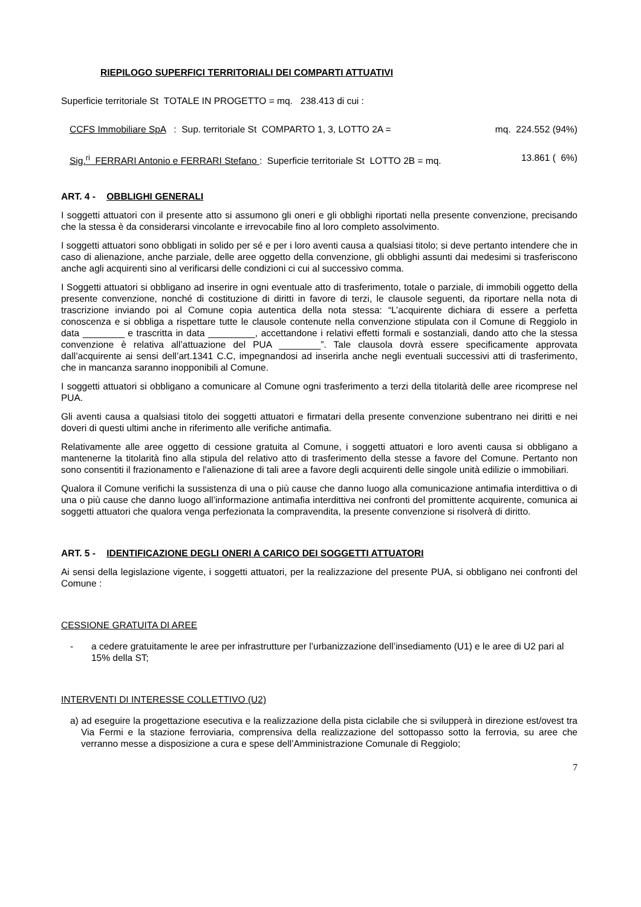RIEPILOGO SUPERFICI TERRITORIALI DEI COMPARTI ATTUATIVI
Superficie territoriale St TOTALE IN PROGETTO = mq. 238.413 di cui :
CCFS Immobiliare SpA : Sup. territoriale St COMPARTO 1, 3, LOTTO 2A = mq. 224.552 (94%)
Sig.<sup>ri</sup> FERRARI Antonio e FERRARI Stefano : Superficie territoriale St LOTTO 2B = mq. 13.861 ( 6%)
ART. 4 - OBBLIGHI GENERALI
I soggetti attuatori con il presente atto si assumono gli oneri e gli obblighi riportati nella presente convenzione, precisando che la stessa è da considerarsi vincolante e irrevocabile fino al loro completo assolvimento.
I soggetti attuatori sono obbligati in solido per sé e per i loro aventi causa a qualsiasi titolo; si deve pertanto intendere che in caso di alienazione, anche parziale, delle aree oggetto della convenzione, gli obblighi assunti dai medesimi si trasferiscono anche agli acquirenti sino al verificarsi delle condizioni ci cui al successivo comma.
I Soggetti attuatori si obbligano ad inserire in ogni eventuale atto di trasferimento, totale o parziale, di immobili oggetto della presente convenzione, nonché di costituzione di diritti in favore di terzi, le clausole seguenti, da riportare nella nota di trascrizione inviando poi al Comune copia autentica della nota stessa: “L’acquirente dichiara di essere a perfetta conoscenza e si obbliga a rispettare tutte le clausole contenute nella convenzione stipulata con il Comune di Reggiolo in data ________ e trascritta in data _________, accettandone i relativi effetti formali e sostanziali, dando atto che la stessa convenzione è relativa all’attuazione del PUA ________”. Tale clausola dovrà essere specificamente approvata dall’acquirente ai sensi dell’art.1341 C.C, impegnandosi ad inserirla anche negli eventuali successivi atti di trasferimento, che in mancanza saranno inopponibili al Comune.
I soggetti attuatori si obbligano a comunicare al Comune ogni trasferimento a terzi della titolarità delle aree ricomprese nel PUA.
Gli aventi causa a qualsiasi titolo dei soggetti attuatori e firmatari della presente convenzione subentrano nei diritti e nei doveri di questi ultimi anche in riferimento alle verifiche antimafia.
Relativamente alle aree oggetto di cessione gratuita al Comune, i soggetti attuatori e loro aventi causa si obbligano a mantenerne la titolarità fino alla stipula del relativo atto di trasferimento della stesse a favore del Comune. Pertanto non sono consentiti il frazionamento e l'alienazione di tali aree a favore degli acquirenti delle singole unità edilizie o immobiliari.
Qualora il Comune verifichi la sussistenza di una o più cause che danno luogo alla comunicazione antimafia interdittiva o di una o più cause che danno luogo all’informazione antimafia interdittiva nei confronti del promittente acquirente, comunica ai soggetti attuatori che qualora venga perfezionata la compravendita, la presente convenzione si risolverà di diritto.
ART. 5 - IDENTIFICAZIONE DEGLI ONERI A CARICO DEI SOGGETTI ATTUATORI
Ai sensi della legislazione vigente, i soggetti attuatori, per la realizzazione del presente PUA, si obbligano nei confronti del Comune :
CESSIONE GRATUITA DI AREE
- a cedere gratuitamente le aree per infrastrutture per l’urbanizzazione dell’insediamento (U1) e le aree di U2 pari al 15% della ST;
INTERVENTI DI INTERESSE COLLETTIVO (U2)
a) ad eseguire la progettazione esecutiva e la realizzazione della pista ciclabile che si svilupperà in direzione est/ovest tra Via Fermi e la stazione ferroviaria, comprensiva della realizzazione del sottopasso sotto la ferrovia, su aree che verranno messe a disposizione a cura e spese dell’Amministrazione Comunale di Reggiolo;
7